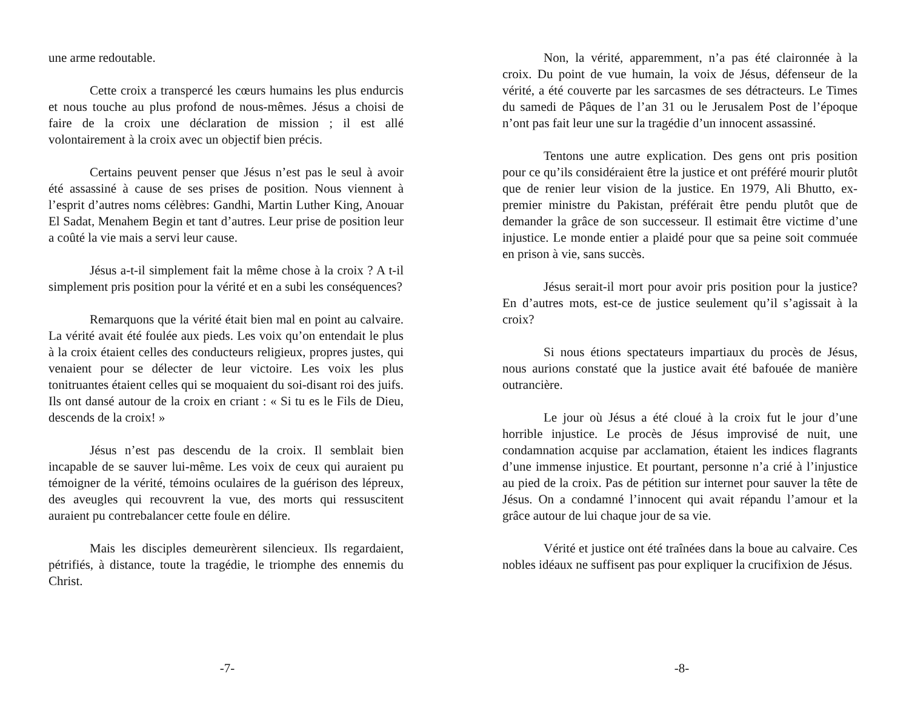une arme redoutable.
Cette croix a transpercé les cœurs humains les plus endurcis et nous touche au plus profond de nous-mêmes. Jésus a choisi de faire de la croix une déclaration de mission ; il est allé volontairement à la croix avec un objectif bien précis.
Certains peuvent penser que Jésus n’est pas le seul à avoir été assassiné à cause de ses prises de position. Nous viennent à l’esprit d’autres noms célèbres: Gandhi, Martin Luther King, Anouar El Sadat, Menahem Begin et tant d’autres. Leur prise de position leur a coûté la vie mais a servi leur cause.
Jésus a-t-il simplement fait la même chose à la croix ? A t-il simplement pris position pour la vérité et en a subi les conséquences?
Remarquons que la vérité était bien mal en point au calvaire. La vérité avait été foulée aux pieds. Les voix qu’on entendait le plus à la croix étaient celles des conducteurs religieux, propres justes, qui venaient pour se délecter de leur victoire. Les voix les plus tonitruantes étaient celles qui se moquaient du soi-disant roi des juifs. Ils ont dansé autour de la croix en criant : « Si tu es le Fils de Dieu, descends de la croix! »
Jésus n’est pas descendu de la croix. Il semblait bien incapable de se sauver lui-même. Les voix de ceux qui auraient pu témoigner de la vérité, témoins oculaires de la guérison des lépreux, des aveugles qui recouvrent la vue, des morts qui ressuscitent auraient pu contrebalancer cette foule en délire.
Mais les disciples demeurèrent silencieux. Ils regardaient, pétrifiés, à distance, toute la tragédie, le triomphe des ennemis du Christ.
-7-
Non, la vérité, apparemment, n’a pas été claironnée à la croix. Du point de vue humain, la voix de Jésus, défenseur de la vérité, a été couverte par les sarcasmes de ses détracteurs. Le Times du samedi de Pâques de l’an 31 ou le Jerusalem Post de l’époque n’ont pas fait leur une sur la tragédie d’un innocent assassiné.
Tentons une autre explication. Des gens ont pris position pour ce qu’ils considéraient être la justice et ont préféré mourir plutôt que de renier leur vision de la justice. En 1979, Ali Bhutto, ex-premier ministre du Pakistan, préférait être pendu plutôt que de demander la grâce de son successeur. Il estimait être victime d’une injustice. Le monde entier a plaidé pour que sa peine soit commuée en prison à vie, sans succès.
Jésus serait-il mort pour avoir pris position pour la justice? En d’autres mots, est-ce de justice seulement qu’il s’agissait à la croix?
Si nous étions spectateurs impartiaux du procès de Jésus, nous aurions constaté que la justice avait été bafouée de manière outrancière.
Le jour où Jésus a été cloué à la croix fut le jour d’une horrible injustice. Le procès de Jésus improvisé de nuit, une condamnation acquise par acclamation, étaient les indices flagrants d’une immense injustice. Et pourtant, personne n’a crié à l’injustice au pied de la croix. Pas de pétition sur internet pour sauver la tête de Jésus. On a condamné l’innocent qui avait répandu l’amour et la grâce autour de lui chaque jour de sa vie.
Vérité et justice ont été traînées dans la boue au calvaire. Ces nobles idéaux ne suffisent pas pour expliquer la crucifixion de Jésus.
-8-